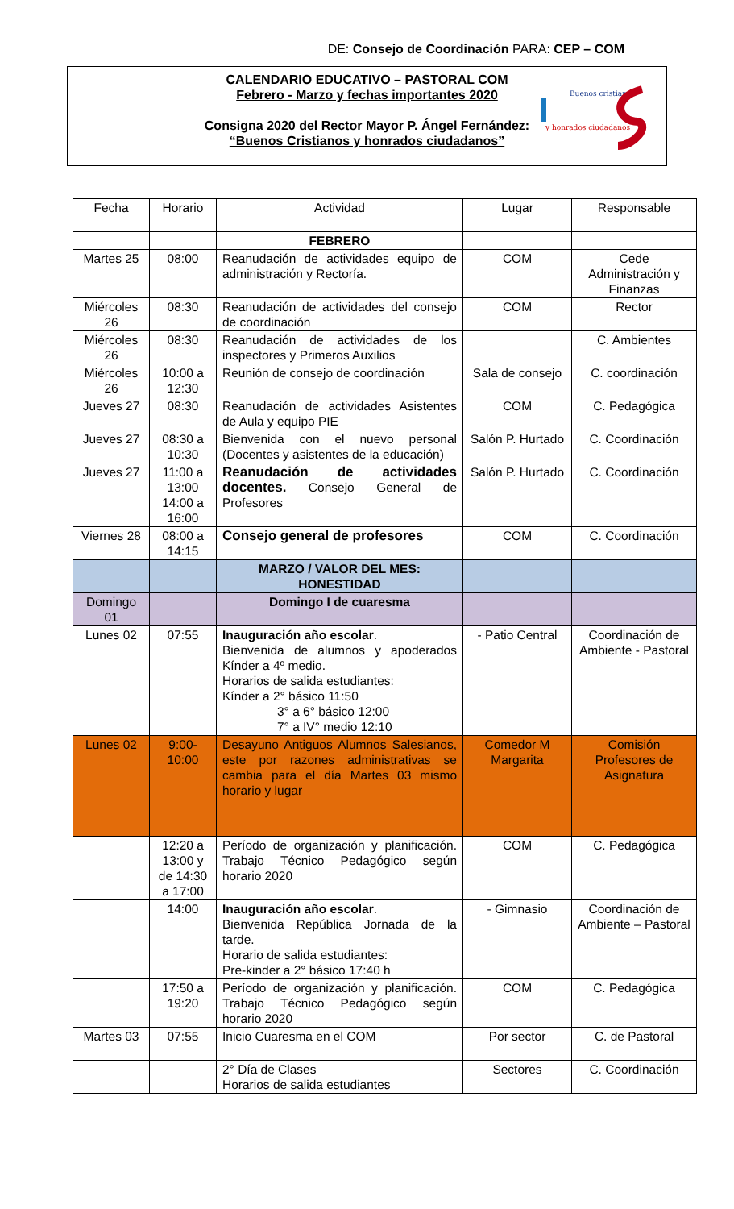DE: Consejo de Coordinación PARA: CEP – COM
CALENDARIO EDUCATIVO – PASTORAL COM
Febrero - Marzo y fechas importantes 2020
Consigna 2020 del Rector Mayor P. Ángel Fernández:
“Buenos Cristianos y honrados ciudadanos”
Buenos cristianos
y honrados ciudadanos
| Fecha | Horario | Actividad | Lugar | Responsable |
| --- | --- | --- | --- | --- |
| | | FEBRERO | | |
| Martes 25 | 08:00 | Reanudación de actividades equipo de administración y Rectoría. | COM | Cede Administración y Finanzas |
| Miércoles 26 | 08:30 | Reanudación de actividades del consejo de coordinación | COM | Rector |
| Miércoles 26 | 08:30 | Reanudación de actividades de los inspectores y Primeros Auxilios | | C. Ambientes |
| Miércoles 26 | 10:00 a 12:30 | Reunión de consejo de coordinación | Sala de consejo | C. coordinación |
| Jueves 27 | 08:30 | Reanudación de actividades Asistentes de Aula y equipo PIE | COM | C. Pedagógica |
| Jueves 27 | 08:30 a 10:30 | Bienvenida con el nuevo personal (Docentes y asistentes de la educación) | Salón P. Hurtado | C. Coordinación |
| Jueves 27 | 11:00 a 13:00 14:00 a 16:00 | Reanudación de actividades docentes. Consejo General de Profesores | Salón P. Hurtado | C. Coordinación |
| Viernes 28 | 08:00 a 14:15 | Consejo general de profesores | COM | C. Coordinación |
| | | MARZO / VALOR DEL MES: HONESTIDAD | | |
| Domingo 01 | | Domingo I de cuaresma | | |
| Lunes 02 | 07:55 | Inauguración año escolar . Bienvenida de alumnos y apoderados Kínder a 4º medio. Horarios de salida estudiantes: Kínder a 2° básico 11:50 3° a 6° básico 12:00 7° a IV° medio 12:10 | - Patio Central | Coordinación de Ambiente - Pastoral |
| Lunes 02 | 9:00-10:00 | Desayuno Antiguos Alumnos Salesianos, este por razones administrativas se cambia para el día Martes 03 mismo horario y lugar | Comedor M Margarita | Comisión Profesores de Asignatura |
| | 12:20 a 13:00 y de 14:30 a 17:00 | Período de organización y planificación. Trabajo Técnico Pedagógico según horario 2020 | COM | C. Pedagógica |
| | 14:00 | Inauguración año escolar . Bienvenida República Jornada de la tarde. Horario de salida estudiantes: Pre-kinder a 2° básico 17:40 h | - Gimnasio | Coordinación de Ambiente – Pastoral |
| | 17:50 a 19:20 | Período de organización y planificación. Trabajo Técnico Pedagógico según horario 2020 | COM | C. Pedagógica |
| Martes 03 | 07:55 | Inicio Cuaresma en el COM | Por sector | C. de Pastoral |
| | | 2° Día de Clases Horarios de salida estudiantes | Sectores | C. Coordinación |